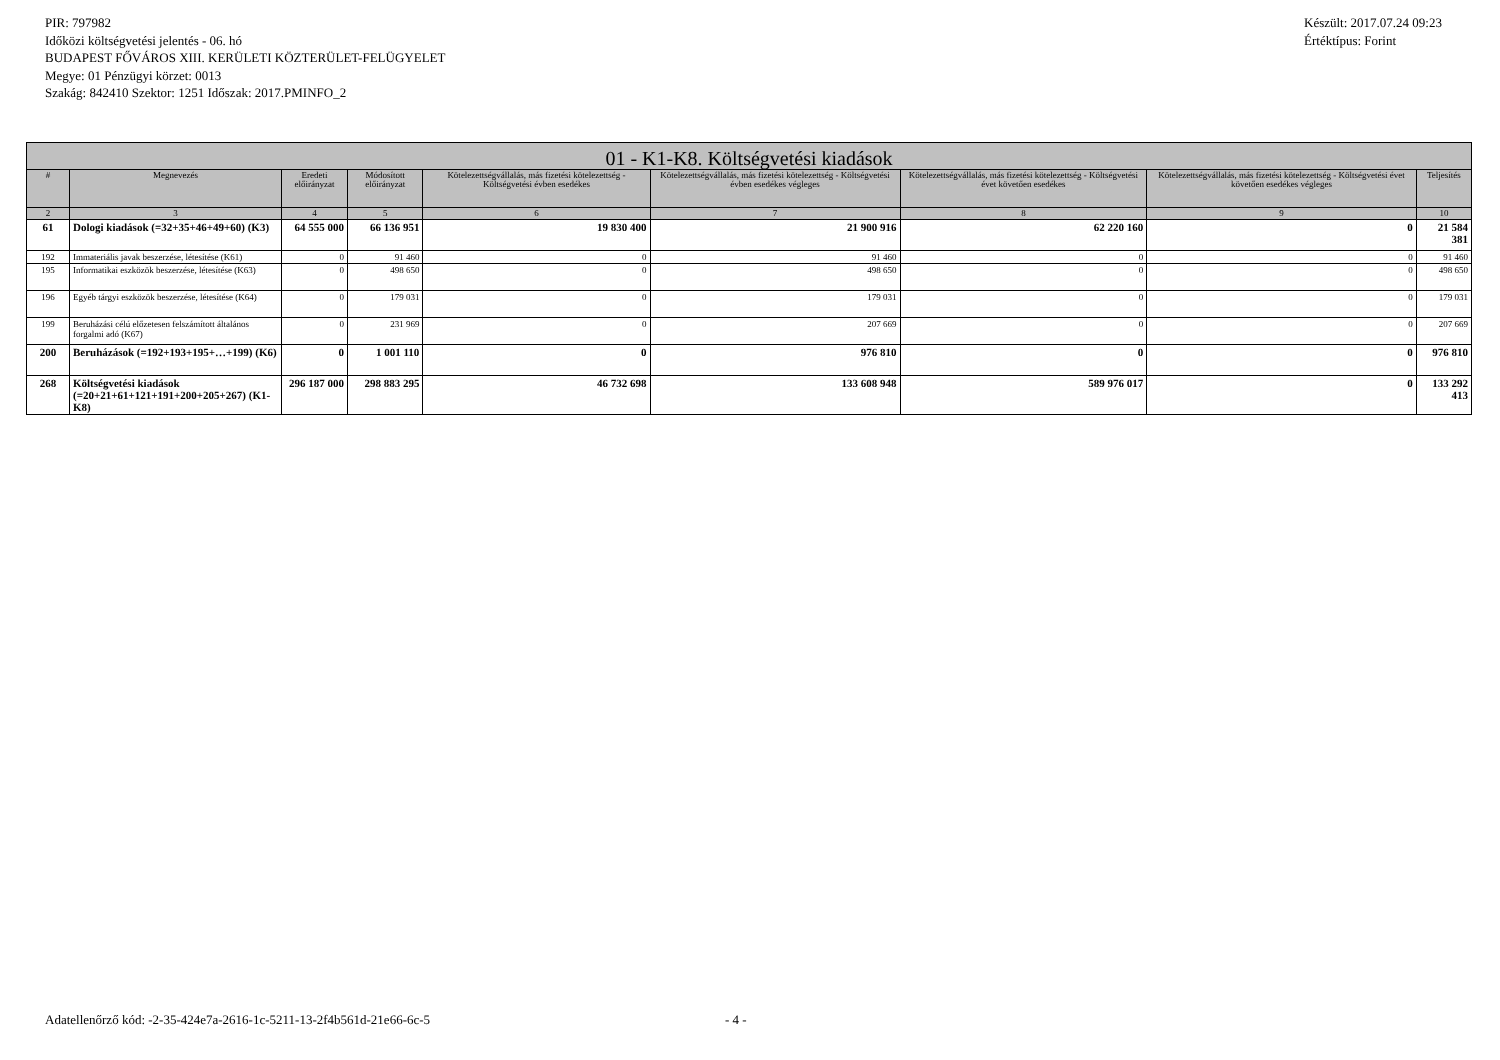PIR: 797982
Időközi költségvetési jelentés - 06. hó
BUDAPEST FŐVÁROS XIII. KERÜLETI KÖZTERÜLET-FELÜGYELET
Megye: 01 Pénzügyi körzet: 0013
Szakág: 842410 Szektor: 1251 Időszak: 2017.PMINFO_2
Készült: 2017.07.24 09:23
Értéktípus: Forint
| 01 - K1-K8. Költségvetési kiadások | | | | | | | | |
| --- | --- | --- | --- | --- | --- | --- | --- | --- |
| # | Megnevezés | Eredeti előirányzat | Módosított előirányzat | Kötelezettségvállalás, más fizetési kötelezettség - Költségvetési évben esedékes | Kötelezettségvállalás, más fizetési kötelezettség - Költségvetési évben esedékes végleges | Kötelezettségvállalás, más fizetési kötelezettség - Költségvetési évet követően esedékes | Kötelezettségvállalás, más fizetési kötelezettség - Költségvetési évet követően esedékes végleges | Teljesítés |
| 2 | 3 | 4 | 5 | 6 | 7 | 8 | 9 | 10 |
| 61 | Dologi kiadások (=32+35+46+49+60) (K3) | 64 555 000 | 66 136 951 | 19 830 400 | 21 900 916 | 62 220 160 | 0 | 21 584 381 |
| 192 | Immateriális javak beszerzése, létesítése (K61) | 0 | 91 460 | 0 | 91 460 | 0 | 0 | 91 460 |
| 195 | Informatikai eszközök beszerzése, létesítése (K63) | 0 | 498 650 | 0 | 498 650 | 0 | 0 | 498 650 |
| 196 | Egyéb tárgyi eszközök beszerzése, létesítése (K64) | 0 | 179 031 | 0 | 179 031 | 0 | 0 | 179 031 |
| 199 | Beruházási célú előzetesen felszámított általános forgalmi adó (K67) | 0 | 231 969 | 0 | 207 669 | 0 | 0 | 207 669 |
| 200 | Beruházások (=192+193+195+…+199) (K6) | 0 | 1 001 110 | 0 | 976 810 | 0 | 0 | 976 810 |
| 268 | Költségvetési kiadások (=20+21+61+121+191+200+205+267) (K1-K8) | 296 187 000 | 298 883 295 | 46 732 698 | 133 608 948 | 589 976 017 | 0 | 133 292 413 |
Adatellenőrző kód: -2-35-424e7a-2616-1c-5211-13-2f4b561d-21e66-6c-5 - 4 -